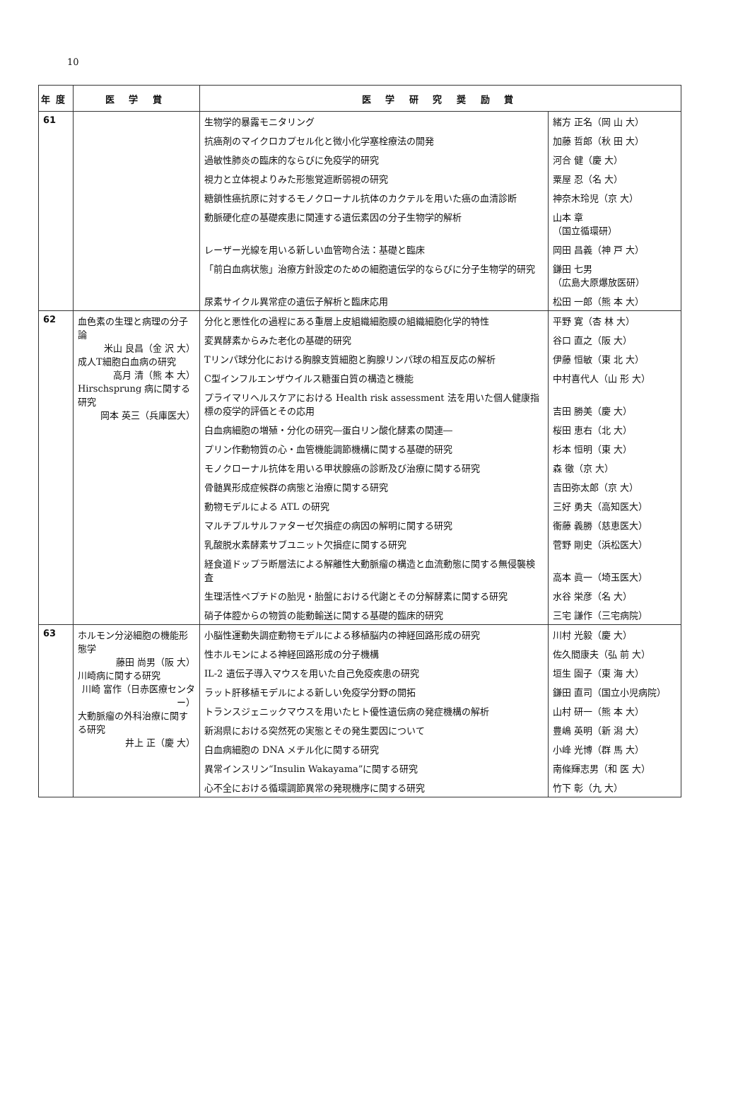10
| 年度 | 医 学 賞 | 医 学 研 究 奨 励 賞 | |
| --- | --- | --- | --- |
| 61 | | 生物学的暴露モニタリング | 緒方 正名（岡 山 大） |
| | | 抗癌剤のマイクロカプセル化と微小化学塞栓療法の開発 | 加藤 哲郎（秋 田 大） |
| | | 過敏性肺炎の臨床的ならびに免疫学的研究 | 河合 健（慶 大） |
| | | 視力と立体視よりみた形態覚遮断弱視の研究 | 粟屋 忍（名 大） |
| | | 糖鎖性癌抗原に対するモノクローナル抗体のカクテルを用いた癌の血清診断 | 神奈木玲児（京 大） |
| | | 動脈硬化症の基礎疾患に関連する遺伝素因の分子生物学的解析 | 山本 章 （国立循環研） |
| | | レーザー光線を用いる新しい血管吻合法：基礎と臨床 | 岡田 昌義（神 戸 大） |
| | | 「前白血病状態」治療方針設定のための細胞遺伝学的ならびに分子生物学的研究 | 鎌田 七男 （広島大原爆放医研） |
| | | 尿素サイクル異常症の遺伝子解析と臨床応用 | 松田 一郎（熊 本 大） |
| 62 | 血色素の生理と病理の分子論 米山 良昌（金 沢 大） 成人T細胞白血病の研究 高月 清（熊 本 大） Hirschsprung 病に関する研究 岡本 英三（兵庫医大） | 分化と悪性化の過程にある重層上皮組織細胞膜の組織細胞化学的特性 | 平野 寛（杏 林 大） |
| | | 変異酵素からみた老化の基礎的研究 | 谷口 直之（阪 大） |
| | | Tリンパ球分化における胸腺支質細胞と胸腺リンパ球の相互反応の解析 | 伊藤 恒敏（東 北 大） |
| | | C型インフルエンザウイルス糖蛋白質の構造と機能 | 中村喜代人（山 形 大） |
| | | プライマリヘルスケアにおける Health risk assessment 法を用いた個人健康指標の疫学的評価とその応用 | 吉田 勝美（慶 大） |
| | | 白血病細胞の増殖・分化の研究―蛋白リン酸化酵素の関連― | 桜田 恵右（北 大） |
| | | プリン作動物質の心・血管機能調節機構に関する基礎的研究 | 杉本 恒明（東 大） |
| | | モノクローナル抗体を用いる甲状腺癌の診断及び治療に関する研究 | 森 徹（京 大） |
| | | 骨髄異形成症候群の病態と治療に関する研究 | 吉田弥太郎（京 大） |
| | | 動物モデルによる ATL の研究 | 三好 勇夫（高知医大） |
| | | マルチプルサルファターゼ欠損症の病因の解明に関する研究 | 衞藤 義勝（慈恵医大） |
| | | 乳酸脱水素酵素サブユニット欠損症に関する研究 | 菅野 剛史（浜松医大） |
| | | 経食道ドップラ断層法による解離性大動脈瘤の構造と血流動態に関する無侵襲検査 | 高本 眞一（埼玉医大） |
| | | 生理活性ペプチドの胎児・胎盤における代謝とその分解酵素に関する研究 | 水谷 栄彦（名 大） |
| | | 硝子体腔からの物質の能動輸送に関する基礎的臨床的研究 | 三宅 謙作（三宅病院） |
| 63 | ホルモン分泌細胞の機能形態学 藤田 尚男（阪 大） 川崎病に関する研究 川崎 富作（日赤医療センター） 大動脈瘤の外科治療に関する研究 井上 正（慶 大） | 小脳性運動失調症動物モデルによる移植脳内の神経回路形成の研究 | 川村 光毅（慶 大） |
| | | 性ホルモンによる神経回路形成の分子機構 | 佐久間康夫（弘 前 大） |
| | | IL-2 遺伝子導入マウスを用いた自己免疫疾患の研究 | 垣生 園子（東 海 大） |
| | | ラット肝移植モデルによる新しい免疫学分野の開拓 | 鎌田 直司（国立小児病院） |
| | | トランスジェニックマウスを用いたヒト優性遺伝病の発症機構の解析 | 山村 研一（熊 本 大） |
| | | 新潟県における突然死の実態とその発生要因について | 豊嶋 英明（新 潟 大） |
| | | 白血病細胞の DNA メチル化に関する研究 | 小峰 光博（群 馬 大） |
| | | 異常インスリン“Insulin Wakayama”に関する研究 | 南條輝志男（和 医 大） |
| | | 心不全における循環調節異常の発現機序に関する研究 | 竹下 彰（九 大） |